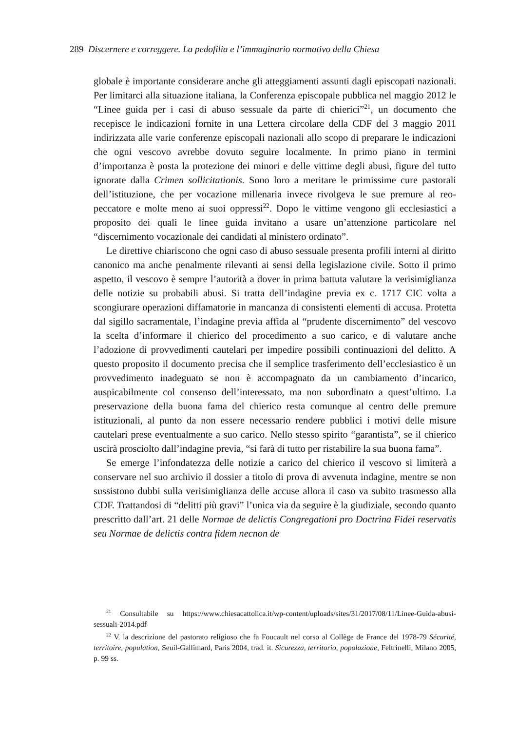289 Discernere e correggere. La pedofilia e l’immaginario normativo della Chiesa
globale è importante considerare anche gli atteggiamenti assunti dagli episcopati nazionali. Per limitarci alla situazione italiana, la Conferenza episcopale pubblica nel maggio 2012 le “Linee guida per i casi di abuso sessuale da parte di chierici”<sup>21</sup>, un documento che recepisce le indicazioni fornite in una Lettera circolare della CDF del 3 maggio 2011 indirizzata alle varie conferenze episcopali nazionali allo scopo di preparare le indicazioni che ogni vescovo avrebbe dovuto seguire localmente. In primo piano in termini d’importanza è posta la protezione dei minori e delle vittime degli abusi, figure del tutto ignorate dalla Crimen sollicitationis. Sono loro a meritare le primissime cure pastorali dell’istituzione, che per vocazione millenaria invece rivolgeva le sue premure al reo-peccatore e molte meno ai suoi oppressi<sup>22</sup>. Dopo le vittime vengono gli ecclesiastici a proposito dei quali le linee guida invitano a usare un’attenzione particolare nel “discernimento vocazionale dei candidati al ministero ordinato”.
Le direttive chiariscono che ogni caso di abuso sessuale presenta profili interni al diritto canonico ma anche penalmente rilevanti ai sensi della legislazione civile. Sotto il primo aspetto, il vescovo è sempre l’autorità a dover in prima battuta valutare la verisimiglianza delle notizie su probabili abusi. Si tratta dell’indagine previa ex c. 1717 CIC volta a scongiurare operazioni diffamatorie in mancanza di consistenti elementi di accusa. Protetta dal sigillo sacramentale, l’indagine previa affida al “prudente discernimento” del vescovo la scelta d’informare il chierico del procedimento a suo carico, e di valutare anche l’adozione di provvedimenti cautelari per impedire possibili continuazioni del delitto. A questo proposito il documento precisa che il semplice trasferimento dell’ecclesiastico è un provvedimento inadeguato se non è accompagnato da un cambiamento d’incarico, auspicabilmente col consenso dell’interessato, ma non subordinato a quest’ultimo. La preservazione della buona fama del chierico resta comunque al centro delle premure istituzionali, al punto da non essere necessario rendere pubblici i motivi delle misure cautelari prese eventualmente a suo carico. Nello stesso spirito “garantista”, se il chierico uscirà prosciolto dall’indagine previa, “si farà di tutto per ristabilire la sua buona fama”.
Se emerge l’infondatezza delle notizie a carico del chierico il vescovo si limiterà a conservare nel suo archivio il dossier a titolo di prova di avvenuta indagine, mentre se non sussistono dubbi sulla verisimiglianza delle accuse allora il caso va subito trasmesso alla CDF. Trattandosi di “delitti più gravi” l’unica via da seguire è la giudiziale, secondo quanto prescritto dall’art. 21 delle Normae de delictis Congregationi pro Doctrina Fidei reservatis seu Normae de delictis contra fidem necnon de
<sup>21</sup> Consultabile su https://www.chiesacattolica.it/wp-content/uploads/sites/31/2017/08/11/Linee-Guida-abusi-sessuali-2014.pdf
<sup>22</sup> V. la descrizione del pastorato religioso che fa Foucault nel corso al Collège de France del 1978-79 Sécurité, territoire, population, Seuil-Gallimard, Paris 2004, trad. it. Sicurezza, territorio, popolazione, Feltrinelli, Milano 2005, p. 99 ss.